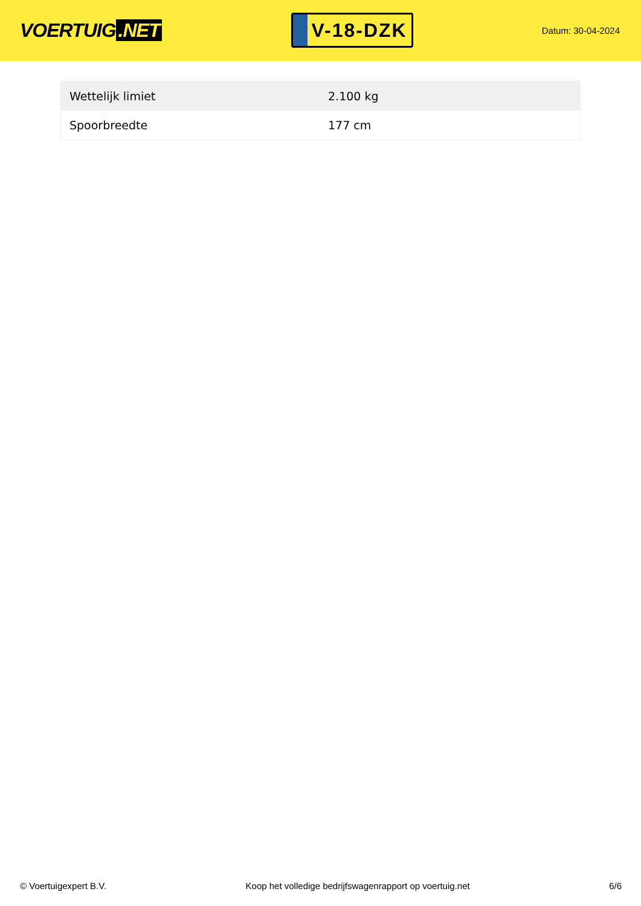VOERTUIG.NET
V-18-DZK
Datum: 30-04-2024
| Wettelijk limiet | 2.100 kg |
| Spoorbreedte | 177 cm |
© Voertuigexpert B.V. Koop het volledige bedrijfswagenrapport op voertuig.net 6/6